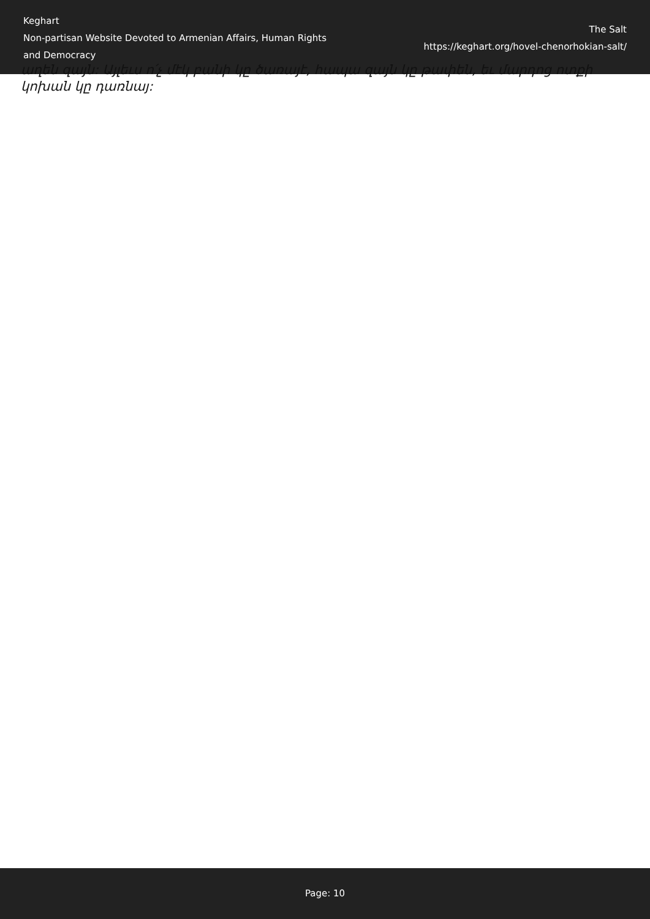Keghart
Non-partisan Website Devoted to Armenian Affairs, Human Rights and Democracy
The Salt
https://keghart.org/hovel-chenorhokian-salt/
աղեն զայն: Այլեւս ո՛չ մէկ բանի կը ծառայէ, hապա զայն կը թափեն, եւ մարդոց ոտքի կոխան կը դառնայ:
Page: 10